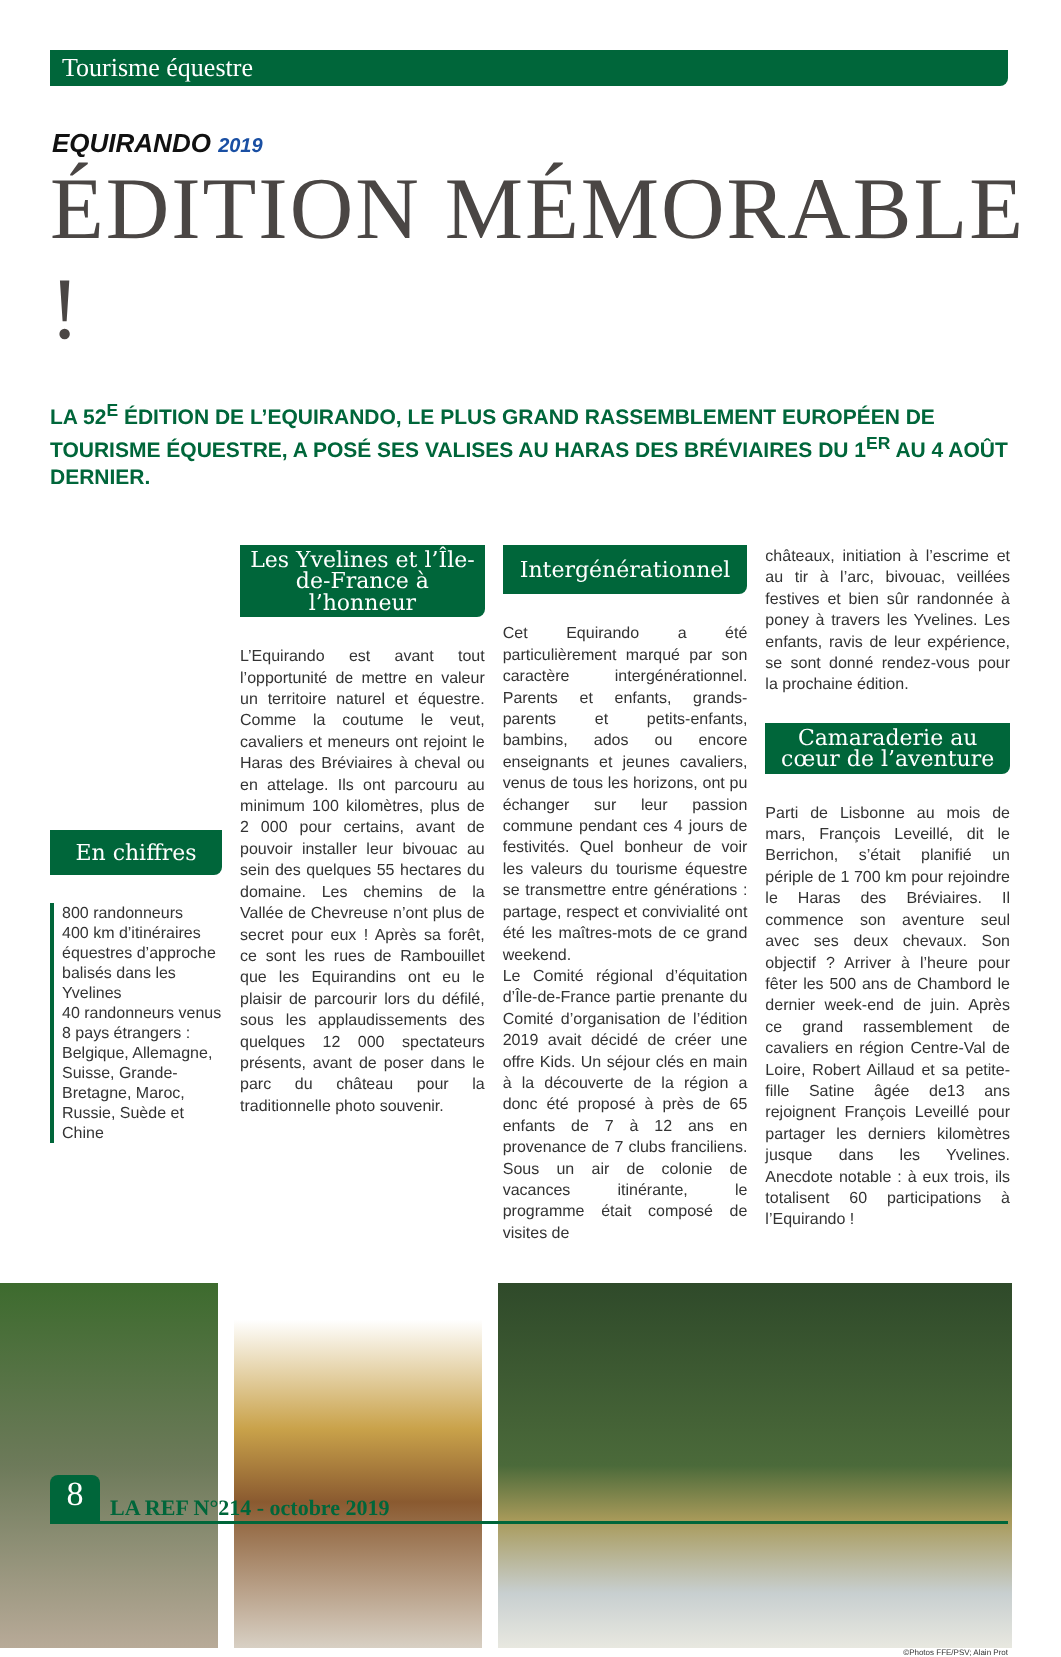Tourisme équestre
EQUIRANDO 2019
ÉDITION MÉMORABLE !
LA 52<sup>E</sup> ÉDITION DE L’EQUIRANDO, LE PLUS GRAND RASSEMBLEMENT EUROPÉEN DE TOURISME ÉQUESTRE, A POSÉ SES VALISES AU HARAS DES BRÉVIAIRES DU 1<sup>ER</sup> AU 4 AOÛT DERNIER.
En chiffres
800 randonneurs
400 km d’itinéraires équestres d’approche balisés dans les Yvelines
40 randonneurs venus 8 pays étrangers : Belgique, Allemagne, Suisse, Grande-Bretagne, Maroc, Russie, Suède et Chine
Les Yvelines et l’Île-de-France à l’honneur
L’Equirando est avant tout l’opportunité de mettre en valeur un territoire naturel et équestre. Comme la coutume le veut, cavaliers et meneurs ont rejoint le Haras des Bréviaires à cheval ou en attelage. Ils ont parcouru au minimum 100 kilomètres, plus de 2 000 pour certains, avant de pouvoir installer leur bivouac au sein des quelques 55 hectares du domaine. Les chemins de la Vallée de Chevreuse n’ont plus de secret pour eux ! Après sa forêt, ce sont les rues de Rambouillet que les Equirandins ont eu le plaisir de parcourir lors du défilé, sous les applaudissements des quelques 12 000 spectateurs présents, avant de poser dans le parc du château pour la traditionnelle photo souvenir.
Intergénérationnel
Cet Equirando a été particulièrement marqué par son caractère intergénérationnel. Parents et enfants, grands-parents et petits-enfants, bambins, ados ou encore enseignants et jeunes cavaliers, venus de tous les horizons, ont pu échanger sur leur passion commune pendant ces 4 jours de festivités. Quel bonheur de voir les valeurs du tourisme équestre se transmettre entre générations : partage, respect et convivialité ont été les maîtres-mots de ce grand weekend.
Le Comité régional d’équitation d’Île-de-France partie prenante du Comité d’organisation de l’édition 2019 avait décidé de créer une offre Kids. Un séjour clés en main à la découverte de la région a donc été proposé à près de 65 enfants de 7 à 12 ans en provenance de 7 clubs franciliens. Sous un air de colonie de vacances itinérante, le programme était composé de visites de
châteaux, initiation à l’escrime et au tir à l’arc, bivouac, veillées festives et bien sûr randonnée à poney à travers les Yvelines. Les enfants, ravis de leur expérience, se sont donné rendez-vous pour la prochaine édition.
Camaraderie au cœur de l’aventure
Parti de Lisbonne au mois de mars, François Leveillé, dit le Berrichon, s’était planifié un périple de 1 700 km pour rejoindre le Haras des Bréviaires. Il commence son aventure seul avec ses deux chevaux. Son objectif ? Arriver à l’heure pour fêter les 500 ans de Chambord le dernier week-end de juin. Après ce grand rassemblement de cavaliers en région Centre-Val de Loire, Robert Aillaud et sa petite-fille Satine âgée de13 ans rejoignent François Leveillé pour partager les derniers kilomètres jusque dans les Yvelines. Anecdote notable : à eux trois, ils totalisent 60 participations à l’Equirando !
©Photos FFE/PSV; Alain Prot
8
LA REF N°214 - octobre 2019